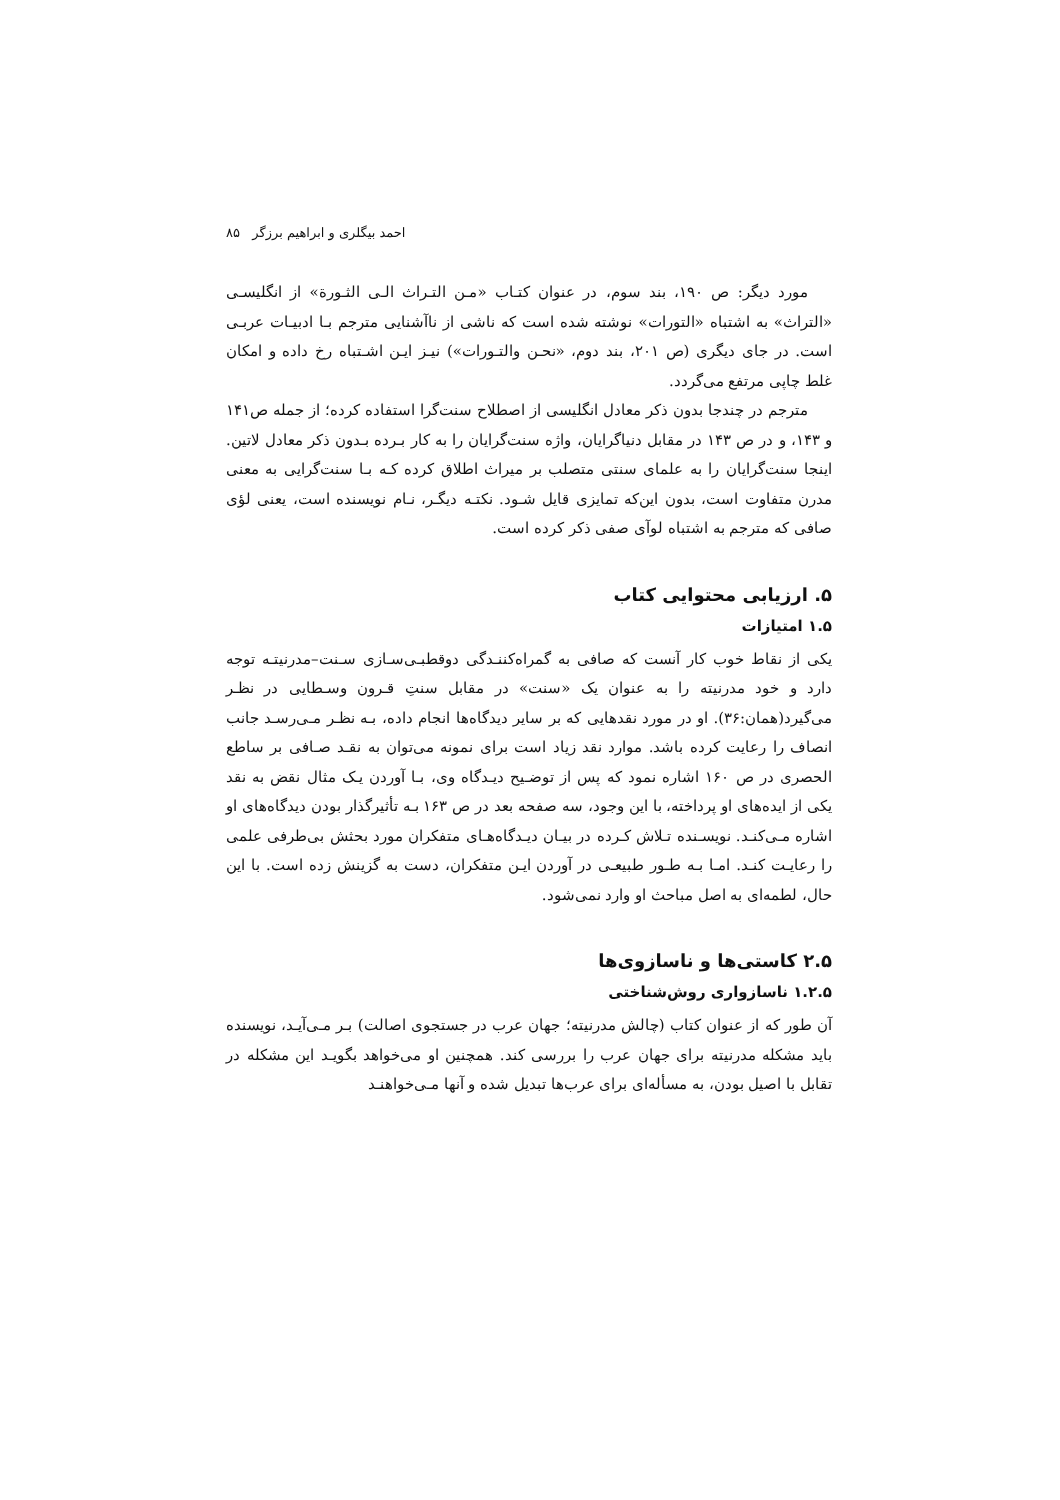احمد بیگلری و ابراهیم برزگر ۸۵
مورد دیگر: ص ۱۹۰، بند سوم، در عنوان کتـاب «مـن التـراث الـی الثـورة» از انگلیسـی «التراث» به اشتباه «التورات» نوشته شده است که ناشی از ناآشنایی مترجم بـا ادبیـات عربـی است. در جای دیگری (ص ۲۰۱، بند دوم، «نحـن والتـورات») نیـز ایـن اشـتباه رخ داده و امکان غلط چاپی مرتفع می‌گردد.
مترجم در چندجا بدون ذکر معادل انگلیسی از اصطلاح سنت‌گرا استفاده کرده؛ از جمله ص۱۴۱ و ۱۴۳، و در ص ۱۴۳ در مقابل دنیاگرایان، واژه سنت‌گرایان را به کار بـرده بـدون ذکر معادل لاتین. اینجا سنت‌گرایان را به علمای سنتی متصلب بر میراث اطلاق کرده کـه بـا سنت‌گرایی به معنی مدرن متفاوت است، بدون این‌که تمایزی قایل شـود. نکتـه دیگـر، نـام نویسنده است، یعنی لؤی صافی که مترجم به اشتباه لوآی صفی ذکر کرده است.
۵. ارزیابی محتوایی کتاب
۱.۵ امتیازات
یکی از نقاط خوب کار آنست که صافی به گمراه‌کننـدگی دوقطبـی‌سـازی سـنت–مدرنیتـه توجه دارد و خود مدرنیته را به عنوان یک «سنت» در مقابل سنتِ قـرون وسـطایی در نظـر می‌گیرد(همان:۳۶). او در مورد نقدهایی که بر سایر دیدگاه‌ها انجام داده، بـه نظـر مـی‌رسـد جانب انصاف را رعایت کرده باشد. موارد نقد زیاد است برای نمونه می‌توان به نقـد صـافی بر ساطع الحصری در ص ۱۶۰ اشاره نمود که پس از توضـیح دیـدگاه وی، بـا آوردن یـک مثال نقض به نقد یکی از ایده‌های او پرداخته، با این وجود، سه صفحه بعد در ص ۱۶۳ بـه تأثیرگذار بودن دیدگاه‌های او اشاره مـی‌کنـد. نویسـنده تـلاش کـرده در بیـان دیـدگاه‌هـای متفکران مورد بحثش بی‌طرفی علمی را رعایـت کنـد. امـا بـه طـور طبیعـی در آوردن ایـن متفکران، دست به گزینش زده است. با این حال، لطمه‌ای به اصل مباحث او وارد نمی‌شود.
۲.۵ کاستی‌ها و ناسازوی‌ها
۱.۲.۵ ناسازواری روش‌شناختی
آن طور که از عنوان کتاب (چالش مدرنیته؛ جهان عرب در جستجوی اصالت) بـر مـی‌آیـد، نویسنده باید مشکله مدرنیته برای جهان عرب را بررسی کند. همچنین او می‌خواهد بگویـد این مشکله در تقابل با اصیل بودن، به مسأله‌ای برای عرب‌ها تبدیل شده و آنها مـی‌خواهنـد